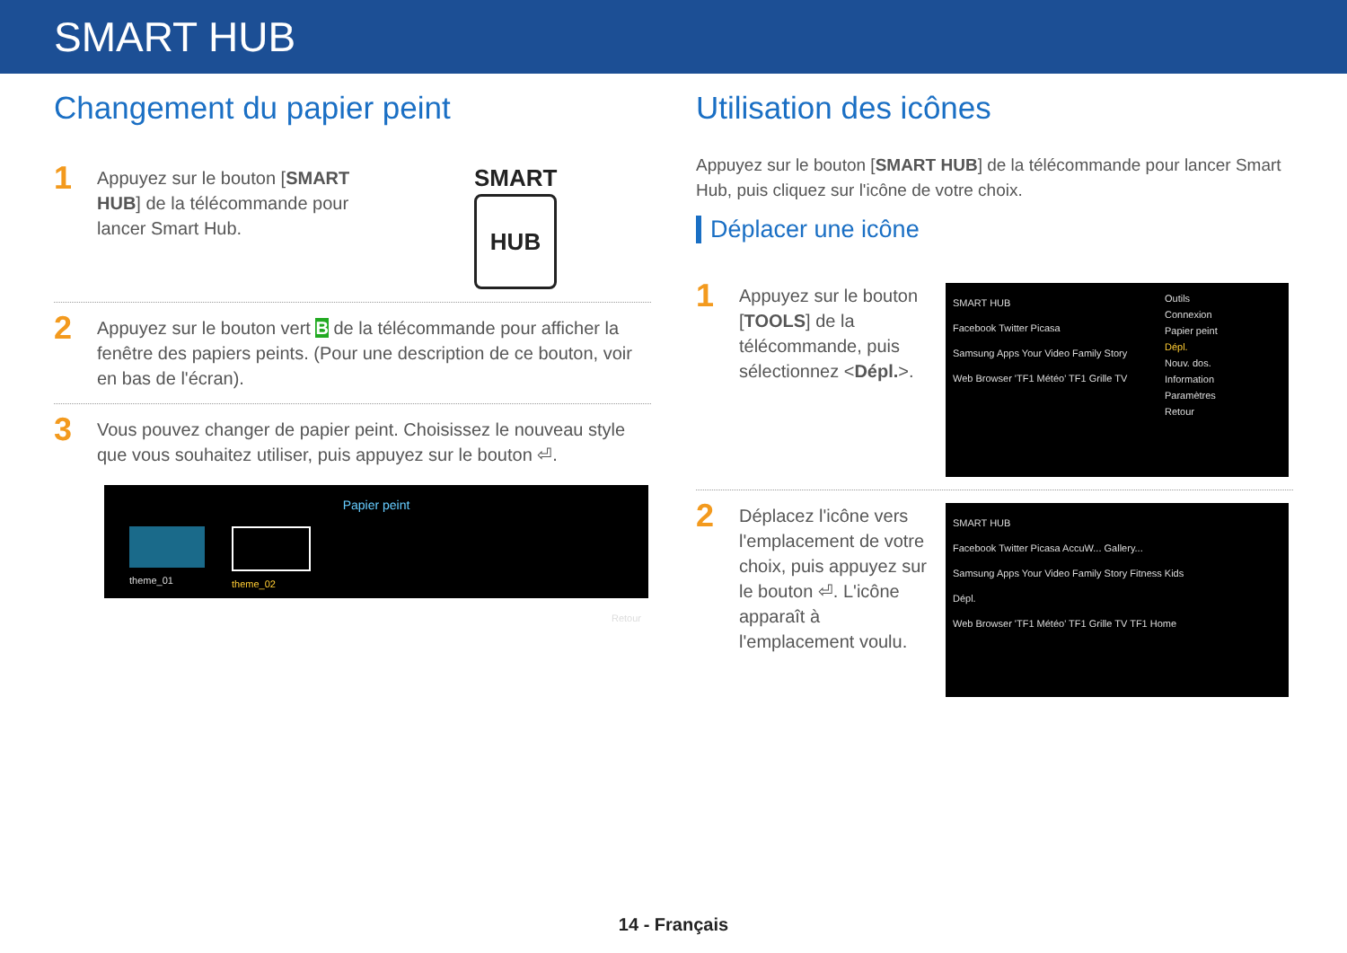SMART HUB
Changement du papier peint
1
Appuyez sur le bouton [SMART HUB] de la télécommande pour lancer Smart Hub.
SMART
HUB
2
Appuyez sur le bouton vert B de la télécommande pour afficher la fenêtre des papiers peints. (Pour une description de ce bouton, voir en bas de l'écran).
3
Vous pouvez changer de papier peint. Choisissez le nouveau style que vous souhaitez utiliser, puis appuyez sur le bouton ⏎.
Papier peint
theme_01 theme_02
Retour
Utilisation des icônes
Appuyez sur le bouton [SMART HUB] de la télécommande pour lancer Smart Hub, puis cliquez sur l'icône de votre choix.
Déplacer une icône
1
Appuyez sur le bouton [TOOLS] de la télécommande, puis sélectionnez <Dépl.>.
SMART HUB
Facebook Twitter Picasa
Samsung Apps Your Video Family Story
Web Browser 'TF1 Météo' TF1 Grille TV
Outils
Connexion
Papier peint
Dépl.
Nouv. dos.
Information
Paramètres
Retour
2
Déplacez l'icône vers l'emplacement de votre choix, puis appuyez sur le bouton ⏎. L'icône apparaît à l'emplacement voulu.
SMART HUB
Facebook Twitter Picasa AccuW... Gallery...
Samsung Apps Your Video Family Story Fitness Kids
Dépl.
Web Browser 'TF1 Météo' TF1 Grille TV TF1 Home
14 - Français